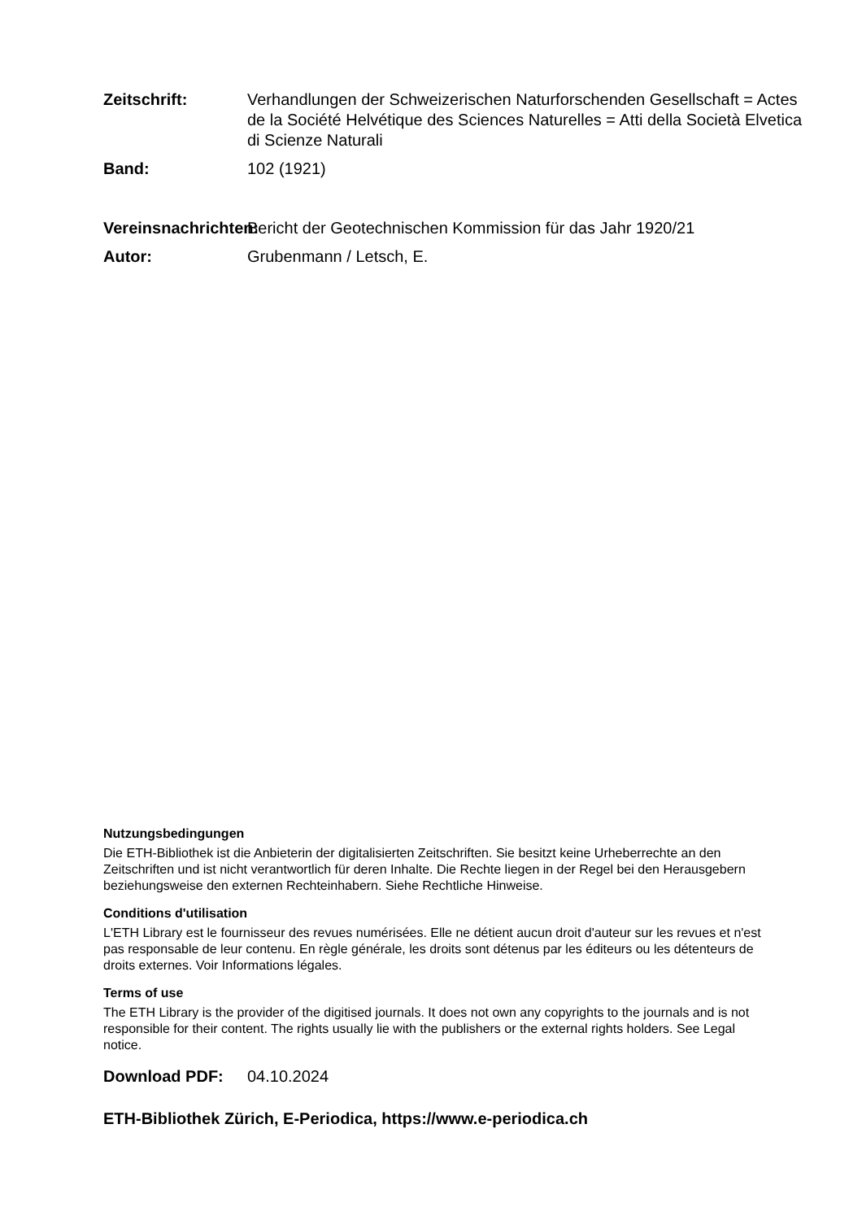Zeitschrift: Verhandlungen der Schweizerischen Naturforschenden Gesellschaft = Actes de la Société Helvétique des Sciences Naturelles = Atti della Società Elvetica di Scienze Naturali
Band: 102 (1921)
Vereinsnachrichten:
Bericht der Geotechnischen Kommission für das Jahr 1920/21
Autor: Grubenmann / Letsch, E.
Nutzungsbedingungen
Die ETH-Bibliothek ist die Anbieterin der digitalisierten Zeitschriften. Sie besitzt keine Urheberrechte an den Zeitschriften und ist nicht verantwortlich für deren Inhalte. Die Rechte liegen in der Regel bei den Herausgebern beziehungsweise den externen Rechteinhabern. Siehe Rechtliche Hinweise.
Conditions d'utilisation
L'ETH Library est le fournisseur des revues numérisées. Elle ne détient aucun droit d'auteur sur les revues et n'est pas responsable de leur contenu. En règle générale, les droits sont détenus par les éditeurs ou les détenteurs de droits externes. Voir Informations légales.
Terms of use
The ETH Library is the provider of the digitised journals. It does not own any copyrights to the journals and is not responsible for their content. The rights usually lie with the publishers or the external rights holders. See Legal notice.
Download PDF: 04.10.2024
ETH-Bibliothek Zürich, E-Periodica, https://www.e-periodica.ch